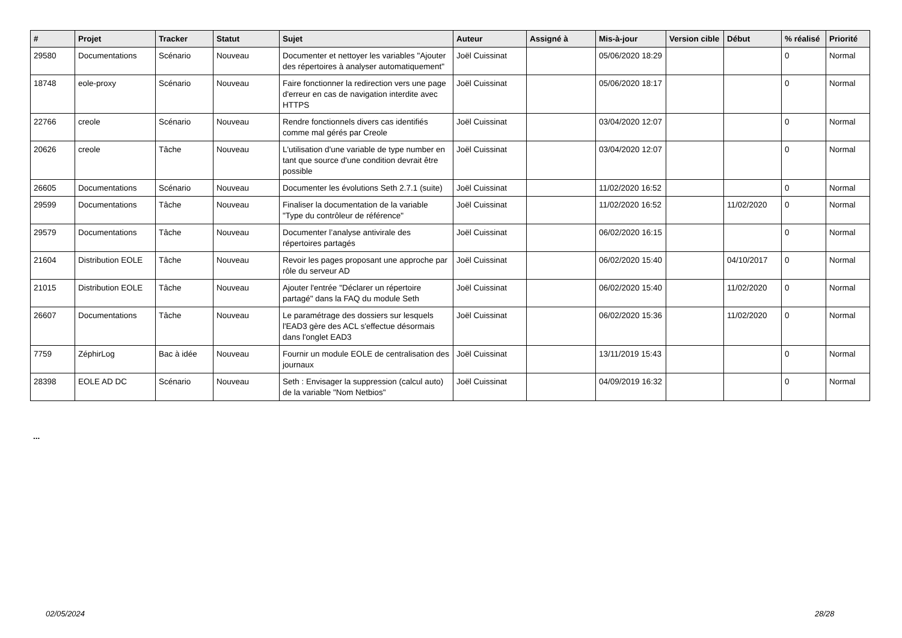| # | Projet | Tracker | Statut | Sujet | Auteur | Assigné à | Mis-à-jour | Version cible | Début | % réalisé | Priorité |
| --- | --- | --- | --- | --- | --- | --- | --- | --- | --- | --- | --- |
| 29580 | Documentations | Scénario | Nouveau | Documenter et nettoyer les variables "Ajouter des répertoires à analyser automatiquement" | Joël Cuissinat | | 05/06/2020 18:29 | | | 0 | Normal |
| 18748 | eole-proxy | Scénario | Nouveau | Faire fonctionner la redirection vers une page d'erreur en cas de navigation interdite avec HTTPS | Joël Cuissinat | | 05/06/2020 18:17 | | | 0 | Normal |
| 22766 | creole | Scénario | Nouveau | Rendre fonctionnels divers cas identifiés comme mal gérés par Creole | Joël Cuissinat | | 03/04/2020 12:07 | | | 0 | Normal |
| 20626 | creole | Tâche | Nouveau | L'utilisation d'une variable de type number en tant que source d'une condition devrait être possible | Joël Cuissinat | | 03/04/2020 12:07 | | | 0 | Normal |
| 26605 | Documentations | Scénario | Nouveau | Documenter les évolutions Seth 2.7.1 (suite) | Joël Cuissinat | | 11/02/2020 16:52 | | | 0 | Normal |
| 29599 | Documentations | Tâche | Nouveau | Finaliser la documentation de la variable "Type du contrôleur de référence" | Joël Cuissinat | | 11/02/2020 16:52 | | 11/02/2020 | 0 | Normal |
| 29579 | Documentations | Tâche | Nouveau | Documenter l’analyse antivirale des répertoires partagés | Joël Cuissinat | | 06/02/2020 16:15 | | | 0 | Normal |
| 21604 | Distribution EOLE | Tâche | Nouveau | Revoir les pages proposant une approche par rôle du serveur AD | Joël Cuissinat | | 06/02/2020 15:40 | | 04/10/2017 | 0 | Normal |
| 21015 | Distribution EOLE | Tâche | Nouveau | Ajouter l'entrée "Déclarer un répertoire partagé" dans la FAQ du module Seth | Joël Cuissinat | | 06/02/2020 15:40 | | 11/02/2020 | 0 | Normal |
| 26607 | Documentations | Tâche | Nouveau | Le paramétrage des dossiers sur lesquels l'EAD3 gère des ACL s'effectue désormais dans l'onglet EAD3 | Joël Cuissinat | | 06/02/2020 15:36 | | 11/02/2020 | 0 | Normal |
| 7759 | ZéphirLog | Bac à idée | Nouveau | Fournir un module EOLE de centralisation des journaux | Joël Cuissinat | | 13/11/2019 15:43 | | | 0 | Normal |
| 28398 | EOLE AD DC | Scénario | Nouveau | Seth : Envisager la suppression (calcul auto) de la variable "Nom Netbios" | Joël Cuissinat | | 04/09/2019 16:32 | | | 0 | Normal |
...
02/05/2024 28/28